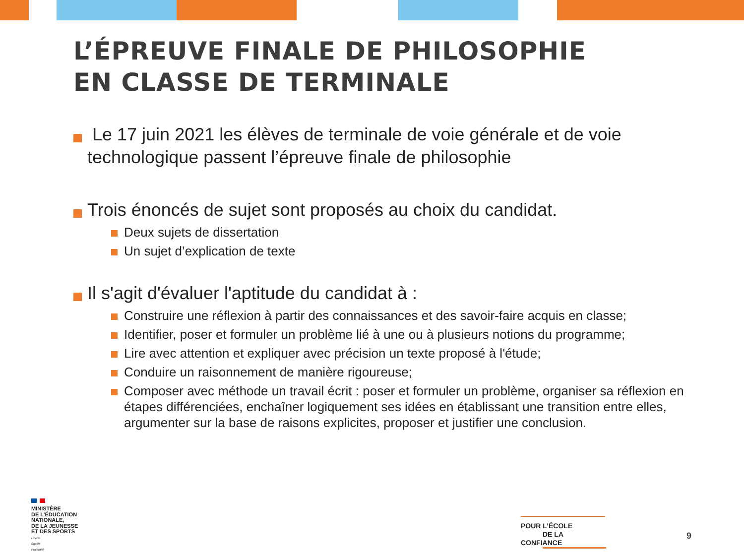L’ÉPREUVE FINALE DE PHILOSOPHIE
EN CLASSE DE TERMINALE
Le 17 juin 2021 les élèves de terminale de voie générale et de voie technologique passent l’épreuve finale de philosophie
Trois énoncés de sujet sont proposés au choix du candidat.
Deux sujets de dissertation
Un sujet d’explication de texte
Il s'agit d'évaluer l'aptitude du candidat à :
Construire une réflexion à partir des connaissances et des savoir-faire acquis en classe;
Identifier, poser et formuler un problème lié à une ou à plusieurs notions du programme;
Lire avec attention et expliquer avec précision un texte proposé à l'étude;
Conduire un raisonnement de manière rigoureuse;
Composer avec méthode un travail écrit : poser et formuler un problème, organiser sa réflexion en étapes différenciées, enchaîner logiquement ses idées en établissant une transition entre elles, argumenter sur la base de raisons explicites, proposer et justifier une conclusion.
MINISTÈRE
DE L’ÉDUCATION
NATIONALE,
DE LA JEUNESSE
ET DES SPORTS
Liberté
Égalité
Fraternité
POUR L’ÉCOLE
DE LA CONFIANCE
9